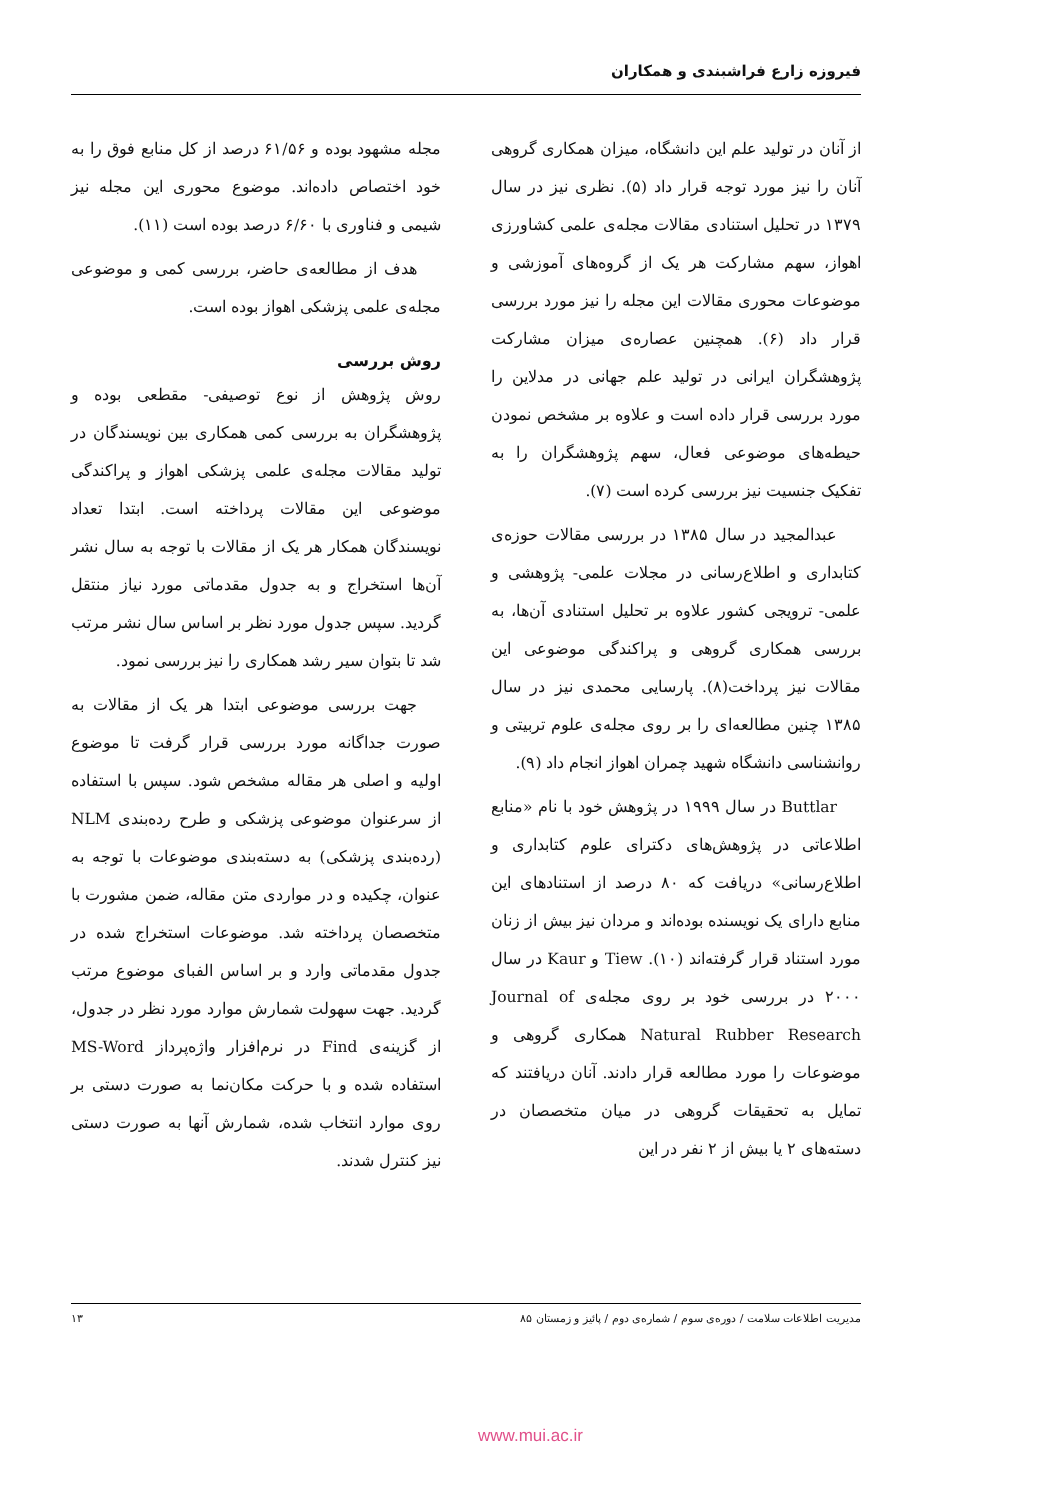فیروزه زارع فراشبندی و همکاران
از آنان در تولید علم این دانشگاه، میزان همکاری گروهی آنان را نیز مورد توجه قرار داد (۵). نظری نیز در سال ۱۳۷۹ در تحلیل استنادی مقالات مجله‌ی علمی کشاورزی اهواز، سهم مشارکت هر یک از گروه‌های آموزشی و موضوعات محوری مقالات این مجله را نیز مورد بررسی قرار داد (۶). همچنین عصاره‌ی میزان مشارکت پژوهشگران ایرانی در تولید علم جهانی در مدلاین را مورد بررسی قرار داده است و علاوه بر مشخص نمودن حیطه‌های موضوعی فعال، سهم پژوهشگران را به تفکیک جنسیت نیز بررسی کرده است (۷).
عبدالمجید در سال ۱۳۸۵ در بررسی مقالات حوزه‌ی کتابداری و اطلاع‌رسانی در مجلات علمی- پژوهشی و علمی- ترویجی کشور علاوه بر تحلیل استنادی آن‌ها، به بررسی همکاری گروهی و پراکندگی موضوعی این مقالات نیز پرداخت(۸). پارسایی محمدی نیز در سال ۱۳۸۵ چنین مطالعه‌ای را بر روی مجله‌ی علوم تربیتی و روانشناسی دانشگاه شهید چمران اهواز انجام داد (۹).
Buttlar در سال ۱۹۹۹ در پژوهش خود با نام «منابع اطلاعاتی در پژوهش‌های دکترای علوم کتابداری و اطلاع‌رسانی» دریافت که ۸۰ درصد از استنادهای این منابع دارای یک نویسنده بوده‌اند و مردان نیز بیش از زنان مورد استناد قرار گرفته‌اند (۱۰). Tiew و Kaur در سال ۲۰۰۰ در بررسی خود بر روی مجله‌ی Journal of Natural Rubber Research همکاری گروهی و موضوعات را مورد مطالعه قرار دادند. آنان دریافتند که تمایل به تحقیقات گروهی در میان متخصصان در دسته‌های ۲ یا بیش از ۲ نفر در این
مجله مشهود بوده و ۶۱/۵۶ درصد از کل منابع فوق را به خود اختصاص داده‌اند. موضوع محوری این مجله نیز شیمی و فناوری با ۶/۶۰ درصد بوده است (۱۱).
هدف از مطالعه‌ی حاضر، بررسی کمی و موضوعی مجله‌ی علمی پزشکی اهواز بوده است.
روش بررسی
روش پژوهش از نوع توصیفی- مقطعی بوده و پژوهشگران به بررسی کمی همکاری بین نویسندگان در تولید مقالات مجله‌ی علمی پزشکی اهواز و پراکندگی موضوعی این مقالات پرداخته است. ابتدا تعداد نویسندگان همکار هر یک از مقالات با توجه به سال نشر آن‌ها استخراج و به جدول مقدماتی مورد نیاز منتقل گردید. سپس جدول مورد نظر بر اساس سال نشر مرتب شد تا بتوان سیر رشد همکاری را نیز بررسی نمود.
جهت بررسی موضوعی ابتدا هر یک از مقالات به صورت جداگانه مورد بررسی قرار گرفت تا موضوع اولیه و اصلی هر مقاله مشخص شود. سپس با استفاده از سرعنوان موضوعی پزشکی و طرح رده‌بندی NLM (رده‌بندی پزشکی) به دسته‌بندی موضوعات با توجه به عنوان، چکیده و در مواردی متن مقاله، ضمن مشورت با متخصصان پرداخته شد. موضوعات استخراج شده در جدول مقدماتی وارد و بر اساس الفبای موضوع مرتب گردید. جهت سهولت شمارش موارد مورد نظر در جدول، از گزینه‌ی Find در نرم‌افزار واژه‌پرداز MS-Word استفاده شده و با حرکت مکان‌نما به صورت دستی بر روی موارد انتخاب شده، شمارش آنها به صورت دستی نیز کنترل شدند.
مدیریت اطلاعات سلامت / دوره‌ی سوم / شماره‌ی دوم / پائیز و زمستان ۸۵ ۱۳
www.mui.ac.ir